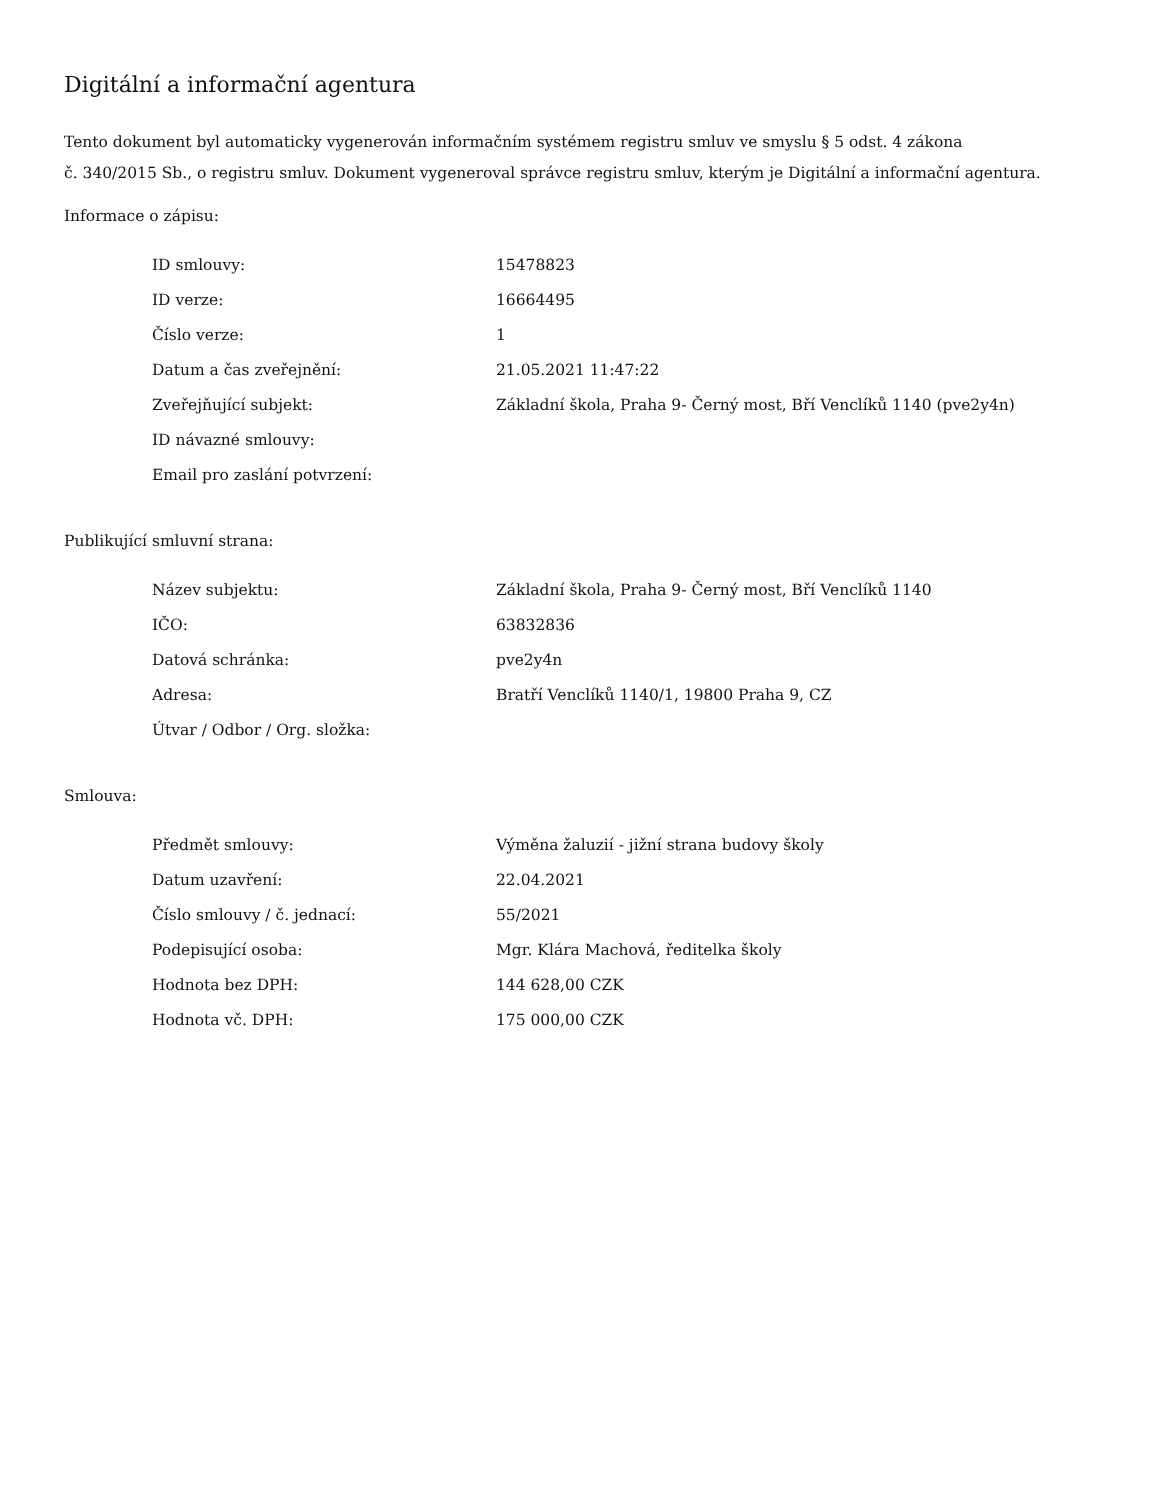Digitální a informační agentura
Tento dokument byl automaticky vygenerován informačním systémem registru smluv ve smyslu § 5 odst. 4 zákona
č. 340/2015 Sb., o registru smluv. Dokument vygeneroval správce registru smluv, kterým je Digitální a informační agentura.
Informace o zápisu:
| ID smlouvy: | 15478823 |
| ID verze: | 16664495 |
| Číslo verze: | 1 |
| Datum a čas zveřejnění: | 21.05.2021 11:47:22 |
| Zveřejňující subjekt: | Základní škola, Praha 9- Černý most, Bří Venclíků 1140 (pve2y4n) |
| ID návazné smlouvy: | |
| Email pro zaslání potvrzení: | |
Publikující smluvní strana:
| Název subjektu: | Základní škola, Praha 9- Černý most, Bří Venclíků 1140 |
| IČO: | 63832836 |
| Datová schránka: | pve2y4n |
| Adresa: | Bratří Venclíků 1140/1, 19800 Praha 9, CZ |
| Útvar / Odbor / Org. složka: | |
Smlouva:
| Předmět smlouvy: | Výměna žaluzií - jižní strana budovy školy |
| Datum uzavření: | 22.04.2021 |
| Číslo smlouvy / č. jednací: | 55/2021 |
| Podepisující osoba: | Mgr. Klára Machová, ředitelka školy |
| Hodnota bez DPH: | 144 628,00 CZK |
| Hodnota vč. DPH: | 175 000,00 CZK |